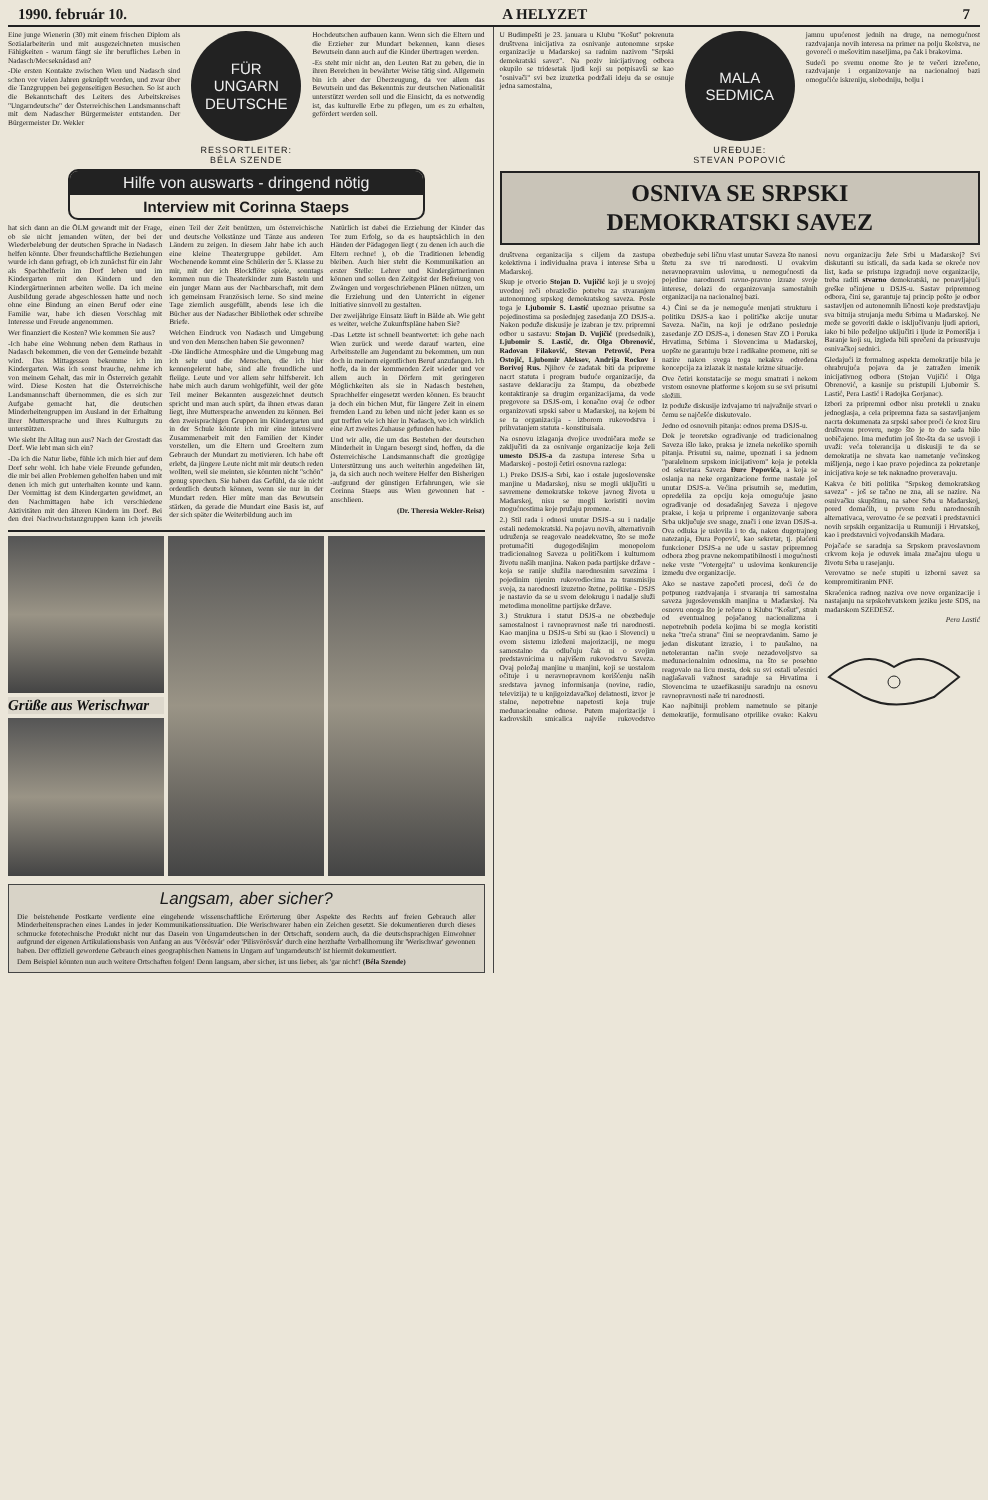1990. február 10. A HELYZET 7
Eine junge Wienerin (30) mit einem frischen Diplom als Sozialarbeiterin und mit ausgezeichneten musischen Fähigkeiten - warum fängt sie ihr berufliches Leben in Nadasch/Mecseknádasd an?
-Die ersten Kontakte zwischen Wien und Nadasch sind schon vor vielen Jahren geknüpft worden, und zwar über die Tanzgruppen bei gegenseitigen Besuchen. So ist auch die Bekanntschaft des Leiters des Arbeitskreises "Ungarndeutsche" der Österreichischen Landsmannschaft mit dem Nadascher Bürgermeister entstanden. Der Bürgermeister Dr. Wekler
FÜR
UNGARN
DEUTSCHE
RESSORTLEITER:
BÉLA SZENDE
Hochdeutschen aufbauen kann. Wenn sich die Eltern und die Erzieher zur Mundart bekennen, kann dieses Bewutsein dann auch auf die Kinder übertragen werden.
-Es steht mir nicht an, den Leuten Rat zu geben, die in ihren Bereichen in bewährter Weise tätig sind. Allgemein bin ich aber der Überzeugung, da vor allem das Bewutsein und das Bekenntnis zur deutschen Nationalität unterstützt werden soll und die Einsicht, da es notwendig ist, das kulturelle Erbe zu pflegen, um es zu erhalten, gefördert werden soll.
Hilfe von auswarts - dringend nötig
Interview mit Corinna Staeps
hat sich dann an die ÖLM gewandt mit der Frage, ob sie nicht jemanden wüten, der bei der Wiederbelebung der deutschen Sprache in Nadasch helfen könnte. Über freundschaftliche Beziehungen wurde ich dann gefragt, ob ich zunächst für ein Jahr als Spachhelferin im Dorf leben und im Kindergarten mit den Kindern und den Kindergärtnerinnen arbeiten wolle. Da ich meine Ausbildung gerade abgeschlossen hatte und noch ohne eine Bindung an einen Beruf oder eine Familie war, habe ich diesen Vorschlag mit Interesse und Freude angenommen.
Wer finanziert die Kosten? Wie kommen Sie aus?
-Ich habe eine Wohnung neben dem Rathaus in Nadasch bekommen, die von der Gemeinde bezahlt wird. Das Mittagessen bekomme ich im Kindergarten. Was ich sonst brauche, nehme ich von meinem Gehalt, das mir in Österreich gezahlt wird. Diese Kosten hat die Österreichische Landsmannschaft übernommen, die es sich zur Aufgabe gemacht hat, die deutschen Minderheitengruppen im Ausland in der Erhaltung ihrer Muttersprache und ihres Kulturguts zu unterstützen.
Wie sieht Ihr Alltag nun aus? Nach der Grostadt das Dorf. Wie lebt man sich ein?
-Da ich die Natur liebe, fühle ich mich hier auf dem Dorf sehr wohl. Ich habe viele Freunde gefunden, die mir bei allen Problemen geholfen haben und mit denen ich mich gut unterhalten konnte und kann. Der Vormittag ist dem Kindergarten gewidmet, an den Nachmittagen habe ich verschiedene Aktivitäten mit den älteren Kindern im Dorf. Bei den drei Nachwuchstanzgruppen kann ich jeweils einen Teil der Zeit benützen, um österreichische und deutsche Volkstänze und Tänze aus anderen Ländern zu zeigen. In diesem Jahr habe ich auch eine kleine Theatergruppe gebildet. Am Wochenende kommt eine Schülerin der 5. Klasse zu mir, mit der ich Blockflöte spiele, sonntags kommen nun die Theaterkinder zum Basteln und ein junger Mann aus der Nachbarschaft, mit dem ich gemeinsam Französisch lerne. So sind meine Tage ziemlich ausgefüllt, abends lese ich die Bücher aus der Nadascher Bibliothek oder schreibe Briefe.
Welchen Eindruck von Nadasch und Umgebung und von den Menschen haben Sie gewonnen?
-Die ländliche Atmosphäre und die Umgebung mag ich sehr und die Menschen, die ich hier kennengelernt habe, sind alle freundliche und fleiige. Leute und vor allem sehr hilfsbereit. Ich habe mich auch darum wohlgefühlt, weil der göte Teil meiner Bekannten ausgezeichnet deutsch spricht und man auch spürt, da ihnen etwas daran liegt, ihre Muttersprache anwenden zu können. Bei den zweisprachigen Gruppen im Kindergarten und in der Schule könnte ich mir eine intensivere Zusammenarbeit mit den Familien der Kinder vorstellen, um die Eltern und Groeltern zum Gebrauch der Mundart zu motivieren. Ich habe oft erlebt, da jüngere Leute nicht mit mir deutsch reden wollten, weil sie meinten, sie könnten nicht "schön" genug sprechen. Sie haben das Gefühl, da sie nicht ordentlich deutsch können, wenn sie nur in der Mundart reden. Hier müte man das Bewutsein stärken, da gerade die Mundart eine Basis ist, auf der sich später die Weiterbildung auch im
Natürlich ist dabei die Erziehung der Kinder das Tor zum Erfolg, so da es hauptsächlich in den Händen der Pädagogen liegt ( zu denen ich auch die Eltern rechne! ), ob die Traditionen lebendig bleiben. Auch hier steht die Kommunikation an erster Stelle: Lehrer und Kindergärtnerinnen können und sollen den Zeitgeist der Befreiung von Zwängen und vorgeschriebenen Plänen nützen, um die Erziehung und den Unterricht in eigener Initiative sinnvoll zu gestalten.
Der zweijährige Einsatz läuft in Bälde ab. Wie geht es weiter, welche Zukunftspläne haben Sie?
-Das Letzte ist schnell beantwortet: ich gehe nach Wien zurück und werde darauf warten, eine Arbeitsstelle am Jugendamt zu bekommen, um nun doch in meinem eigentlichen Beruf anzufangen. Ich hoffe, da in der kommenden Zeit wieder und vor allem auch in Dörfern mit geringeren Möglichkeiten als sie in Nadasch bestehen, Sprachhelfer eingesetzt werden können. Es braucht ja doch ein bichen Mut, für längere Zeit in einem fremden Land zu leben und nicht jeder kann es so gut treffen wie ich hier in Nadasch, wo ich wirklich eine Art zweites Zuhause gefunden habe.
Und wir alle, die um das Bestehen der deutschen Minderheit in Ungarn besorgt sind, hoffen, da die Österreichische Landsmannschaft die grozügige Unterstützung uns auch weiterhin angedeihen lät, ja, da sich auch noch weitere Helfer den Bisherigen -aufgrund der günstigen Erfahrungen, wie sie Corinna Staeps aus Wien gewonnen hat - anschlieen.
(Dr. Theresia Wekler-Reisz)
Grüße aus Werischwar
Langsam, aber sicher?
Die beistehende Postkarte verdiente eine eingehende wissenschaftliche Erörterung über Aspekte des Rechts auf freien Gebrauch aller Minderheitensprachen eines Landes in jeder Kommunikationssituation. Die Werischwarer haben ein Zeichen gesetzt. Sie dokumentieren durch dieses schmucke fototechnische Produkt nicht nur das Dasein von Ungarndeutschen in der Ortschaft, sondern auch, da die deutschsprachigen Einwohner aufgrund der eigenen Artikulationsbasis von Anfang an aus 'Vörösvár' oder 'Pilisvörösvár' durch eine herzhafte Verballhornung ihr 'Werischwar' gewonnen haben. Der offiziell gewordene Gebrauch eines geographischen Namens in Ungarn auf 'ungarndeutsch' ist hiermit dokumentiert.
Dem Beispiel könnten nun auch weitere Ortschaften folgen! Denn langsam, aber sicher, ist uns lieber, als 'gar nicht'! (Béla Szende)
U Budimpešti je 23. januara u Klubu "Košut" pokrenuta društvena inicijativa za osnivanje autonomne srpske organizacije u Mađarskoj sa radnim nazivom "Srpski demokratski savez". Na poziv inicijativnog odbora okupilo se tridesetak ljudi koji su potpisavši se kao "osnivači" svi bez izuzetka podržali ideju da se osnuje jedna samostalna,
MALA
SEDMICA
UREĐUJE:
STEVAN POPOVIĆ
jamnu upućenost jednih na druge, na nemogućnost razdvajanja novih interesa na primer na polju školstva, ne govoreći o mešovitim naseljima, pa čak i brakovima.
Sudeći po svemu onome što je te večeri izrečeno, razdvajanje i organizovanje na nacionalnoj bazi omogućiće iskreniju, slobodniju, bolju i
OSNIVA SE SRPSKI
DEMOKRATSKI SAVEZ
društvena organizacija s ciljem da zastupa kolektivna i individualna prava i interese Srba u Mađarskoj.
Skup je otvorio Stojan D. Vujičić koji je u svojoj uvodnoj reči obrazložio potrebu za stvaranjem autonomnog srpskog demokratskog saveza. Posle toga je Ljubomir S. Lastić upoznao prisutne sa pojedinostima sa poslednjeg zasedanja ZO DSJS-a. Nakon podužе diskusije je izabran je tzv. pripremni odbor u sastavu: Stojan D. Vujičić (predsednik), Ljubomir S. Lastić, dr. Olga Obrenović, Radovan Filaković, Stevan Petrović, Pera Ostojić, Ljubomir Aleksov, Andrija Rockov i Borivoj Rus. Njihov će zadatak biti da pripreme nacrt statuta i program buduće organizacije, da sastave deklaraciju za štampu, da obezbede kontaktiranje sa drugim organizacijama, da vode pregovore sa DSJS-om, i konačno ovaj će odbor organizovati srpski sabor u Mađarskoj, na kojem bi se ta organizacija - izborom rukovodstva i prihvatanjem statuta - konstituisala.
Na osnovu izlaganja dvojice uvodničara može se zaključiti da za osnivanje organizacije koja želi umesto DSJS-a da zastupa interese Srba u Mađarskoj - postoji četiri osnovna razloga:
1.) Preko DSJS-a Srbi, kao i ostale jugoslovenske manjine u Mađarskoj, nisu se mogli uključiti u savremene demokratske tokove javnog života u Mađarskoj, nisu se mogli koristiti novim mogućnostima koje pružaju promene.
2.) Stil rada i odnosi unutar DSJS-a su i nadalje ostali nedemokratski. Na pojavu novih, alternativnih udruženja se reagovalo neadekvatno, što se može protumačiti dugogodišnjim monopolom tradicionalnog Saveza u političkom i kulturnom životu naših manjina. Nakon pada partijske države - koja se ranije služila narodnosnim savezima i pojedinim njenim rukovodiocima za transmisiju svoja, za narodnosti izuzetno štetne, politike - DSJS je nastavio da se u svom delokrugu i nadalje služi metodima monolitne partijske države.
3.) Struktura i statut DSJS-a ne obezbeđuje samostalnost i ravnopravnost naše tri narodnosti. Kao manjina u DSJS-u Srbi su (kao i Slovenci) u ovom sistemu izloženi majorizaciji, ne mogu samostalno da odlučuju čak ni o svojim predstavnicima u najvišem rukovodstvu Saveza. Ovaj položaj manjine u manjini, koji se uostalom očituje i u neravnopravnom korišćenju naših sredstava javnog informisanja (novine, radio, televizija) te u knjigoizdavačkoj delatnosti, izvor je stalne, nepotrebne napetosti koja truje međunacionalne odnose. Putem majorizacije i kadrovskih smicalica najviše rukovodstvo obezbeđuje sebi ličnu vlast unutar Saveza što nanosi štetu za sve tri narodnosti. U ovakvim neravnopravnim uslovima, u nemogućnosti da pojedine narodnosti ravno-pravno izraze svoje interese, dolazi do organizovanja samostalnih organizacija na nacionalnoj bazi.
4.) Čini se da je nemoguće menjati strukturu i politiku DSJS-a kao i političke akcije unutar Saveza. Način, na koji je održano poslednje zasedanje ZO DSJS-a, i donesen Stav ZO i Poruka Hrvatima, Srbima i Slovencima u Mađarskoj, uopšte ne garantuju brze i radikalne promene, niti se nazire nakon svega toga nekakva određena koncepcija za izlazak iz nastale krizne situacije.
Ove četiri konstatacije se mogu smatrati i nekom vrstom osnovne platforme s kojom su se svi prisutni složili.
Iz podužе diskusije izdvajamo tri najvažnije stvari o čemu se najčešće diskutovalo.
Jedno od osnovnih pitanja: odnos prema DSJS-u.
Dok je teoretsko ograđivanje od tradicionalnog Saveza išlo lako, praksa je iznela nekoliko spornih pitanja. Prisutni su, naime, upoznati i sa jednom "paralelnom srpskom inicijativom" koja je potekla od sekretara Saveza Đure Popovića, a koja se oslanja na neke organizacione forme nastale još unutar DSJS-a. Većina prisutnih se, međutim, opredelila za opciju koja omogućuje jasno ograđivanje od dosadašnjeg Saveza i njegove prakse, i koja u pripreme i organizovanje sabora Srba uključuje sve snage, znači i one izvan DSJS-a. Ova odluka je uslovila i to da, nakon dugotrajnog natezanja, Đura Popović, kao sekretar, tj. plaćeni funkcioner DSJS-a ne uđe u sastav pripremnog odbora zbog pravne nekompatibilnosti i mogućnosti neke vrste "Votergejta" u uslovima konkurencije između dve organizacije.
Ako se nastave započeti procesi, doći će do potpunog razdvajanja i stvaranja tri samostalna saveza jugoslovenskih manjina u Mađarskoj. Na osnovu onoga što je rečeno u Klubu "Košut", strah od eventualnog pojačanog nacionalizma i nepotrebnih podela kojima bi se mogla koristiti neka "treća strana" čini se neopravdanim. Samo je jedan diskutant izrazio, i to paušalno, na netolerantan način svoje nezadovoljstvo sa međunacionalnim odnosima, na što se posebno reagovalo na licu mesta, dok su svi ostali učesnici naglašavali važnost saradnje sa Hrvatima i Slovencima te uzaefikasniju saradnju na osnovu ravnopravnosti naše tri narodnosti.
Kao najbitniji problem nametnulo se pitanje demokratije, formulisano otprilike ovako: Kakvu novu organizaciju žele Srbi u Mađarskoj? Svi diskutanti su isticali, da sada kada se okreće nov list, kada se pristupa izgradnji nove organizacije, treba raditi stvarno demokratski, ne ponavljajući greške učinjene u DSJS-u. Sastav pripremnog odbora, čini se, garantuje taj princip pošto je odbor sastavljen od autonomnih ličnosti koje predstavljaju sva bitnija strujanja među Srbima u Mađarskoj. Ne može se govoriti dakle o isključivanju ljudi apriori, iako bi bilo poželjno uključiti i ljude iz Pomorišja i Baranje koji su, izgleda bili sprečeni da prisustvuju osnivačkoj sednici.
Gledajući iz formalnog aspekta demokratije bila je ohrabrujuća pojava da je zatražen imenik inicijativnog odbora (Stojan Vujičić i Olga Obrenović, a kasnije su pristupili Ljubomir S. Lastić, Pera Lastić i Radojka Gorjanac).
Izbori za pripremni odbor nisu protekli u znaku jednoglasja, a cela pripremna faza sa sastavljanjem nacrta dokumenata za srpski sabor proći će kroz širu društvenu proveru, nego što je to do sada bilo uobičajeno. Ima međutim još što-šta da se usvoji i uvaži: veća tolerancija u diskusiji te da se demokratija ne shvata kao nametanje većinskog mišljenja, nego i kao pravo pojedinca za pokretanje inicijativa koje se tek naknadno proveravaju.
Kakva će biti politika "Srpskog demokratskog saveza" - još se tačno ne zna, ali se nazire. Na osnivačku skupštinu, na sabor Srba u Mađarskoj, pored domaćih, u prvom redu narodnosnih alternativaca, verovatno će se pozvati i predstavnici novih srpskih organizacija u Rumuniji i Hrvatskoj, kao i predstavnici vojvođanskih Mađara.
Pojačaće se saradnja sa Srpskom pravoslavnom crkvom koja je oduvek imala značajnu ulogu u životu Srba u rasejanju.
Verovatno se neće stupiti u izborni savez sa kompromitiranim PNF.
Skraćenica radnog naziva ove nove organizacije i nastajanju na srpskohrvatskom jeziku jeste SDS, na mađarskom SZEDESZ.
Pera Lastić